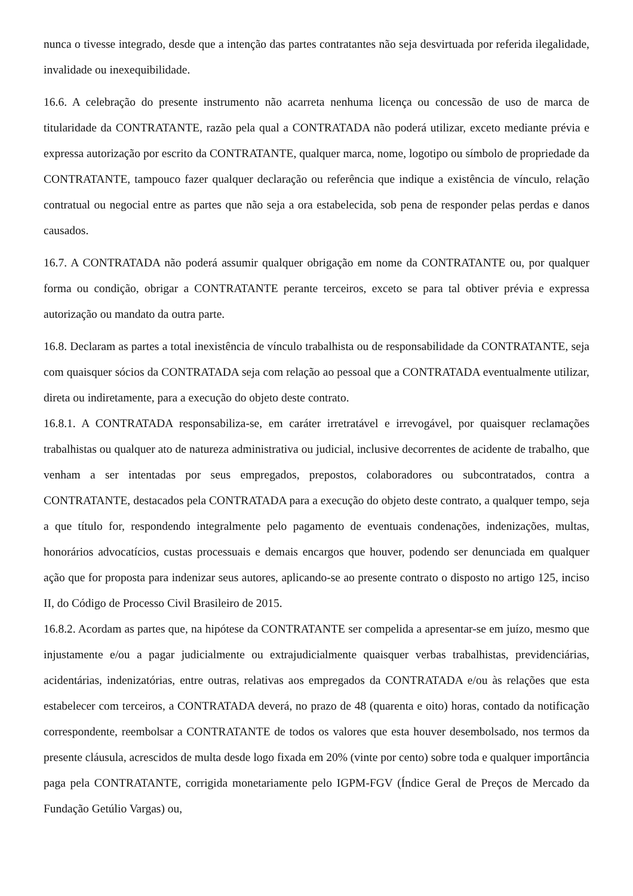nunca o tivesse integrado, desde que a intenção das partes contratantes não seja desvirtuada por referida ilegalidade, invalidade ou inexequibilidade.
16.6. A celebração do presente instrumento não acarreta nenhuma licença ou concessão de uso de marca de titularidade da CONTRATANTE, razão pela qual a CONTRATADA não poderá utilizar, exceto mediante prévia e expressa autorização por escrito da CONTRATANTE, qualquer marca, nome, logotipo ou símbolo de propriedade da CONTRATANTE, tampouco fazer qualquer declaração ou referência que indique a existência de vínculo, relação contratual ou negocial entre as partes que não seja a ora estabelecida, sob pena de responder pelas perdas e danos causados.
16.7. A CONTRATADA não poderá assumir qualquer obrigação em nome da CONTRATANTE ou, por qualquer forma ou condição, obrigar a CONTRATANTE perante terceiros, exceto se para tal obtiver prévia e expressa autorização ou mandato da outra parte.
16.8. Declaram as partes a total inexistência de vínculo trabalhista ou de responsabilidade da CONTRATANTE, seja com quaisquer sócios da CONTRATADA seja com relação ao pessoal que a CONTRATADA eventualmente utilizar, direta ou indiretamente, para a execução do objeto deste contrato.
16.8.1. A CONTRATADA responsabiliza-se, em caráter irretratável e irrevogável, por quaisquer reclamações trabalhistas ou qualquer ato de natureza administrativa ou judicial, inclusive decorrentes de acidente de trabalho, que venham a ser intentadas por seus empregados, prepostos, colaboradores ou subcontratados, contra a CONTRATANTE, destacados pela CONTRATADA para a execução do objeto deste contrato, a qualquer tempo, seja a que título for, respondendo integralmente pelo pagamento de eventuais condenações, indenizações, multas, honorários advocatícios, custas processuais e demais encargos que houver, podendo ser denunciada em qualquer ação que for proposta para indenizar seus autores, aplicando-se ao presente contrato o disposto no artigo 125, inciso II, do Código de Processo Civil Brasileiro de 2015.
16.8.2. Acordam as partes que, na hipótese da CONTRATANTE ser compelida a apresentar-se em juízo, mesmo que injustamente e/ou a pagar judicialmente ou extrajudicialmente quaisquer verbas trabalhistas, previdenciárias, acidentárias, indenizatórias, entre outras, relativas aos empregados da CONTRATADA e/ou às relações que esta estabelecer com terceiros, a CONTRATADA deverá, no prazo de 48 (quarenta e oito) horas, contado da notificação correspondente, reembolsar a CONTRATANTE de todos os valores que esta houver desembolsado, nos termos da presente cláusula, acrescidos de multa desde logo fixada em 20% (vinte por cento) sobre toda e qualquer importância paga pela CONTRATANTE, corrigida monetariamente pelo IGPM-FGV (Índice Geral de Preços de Mercado da Fundação Getúlio Vargas) ou,